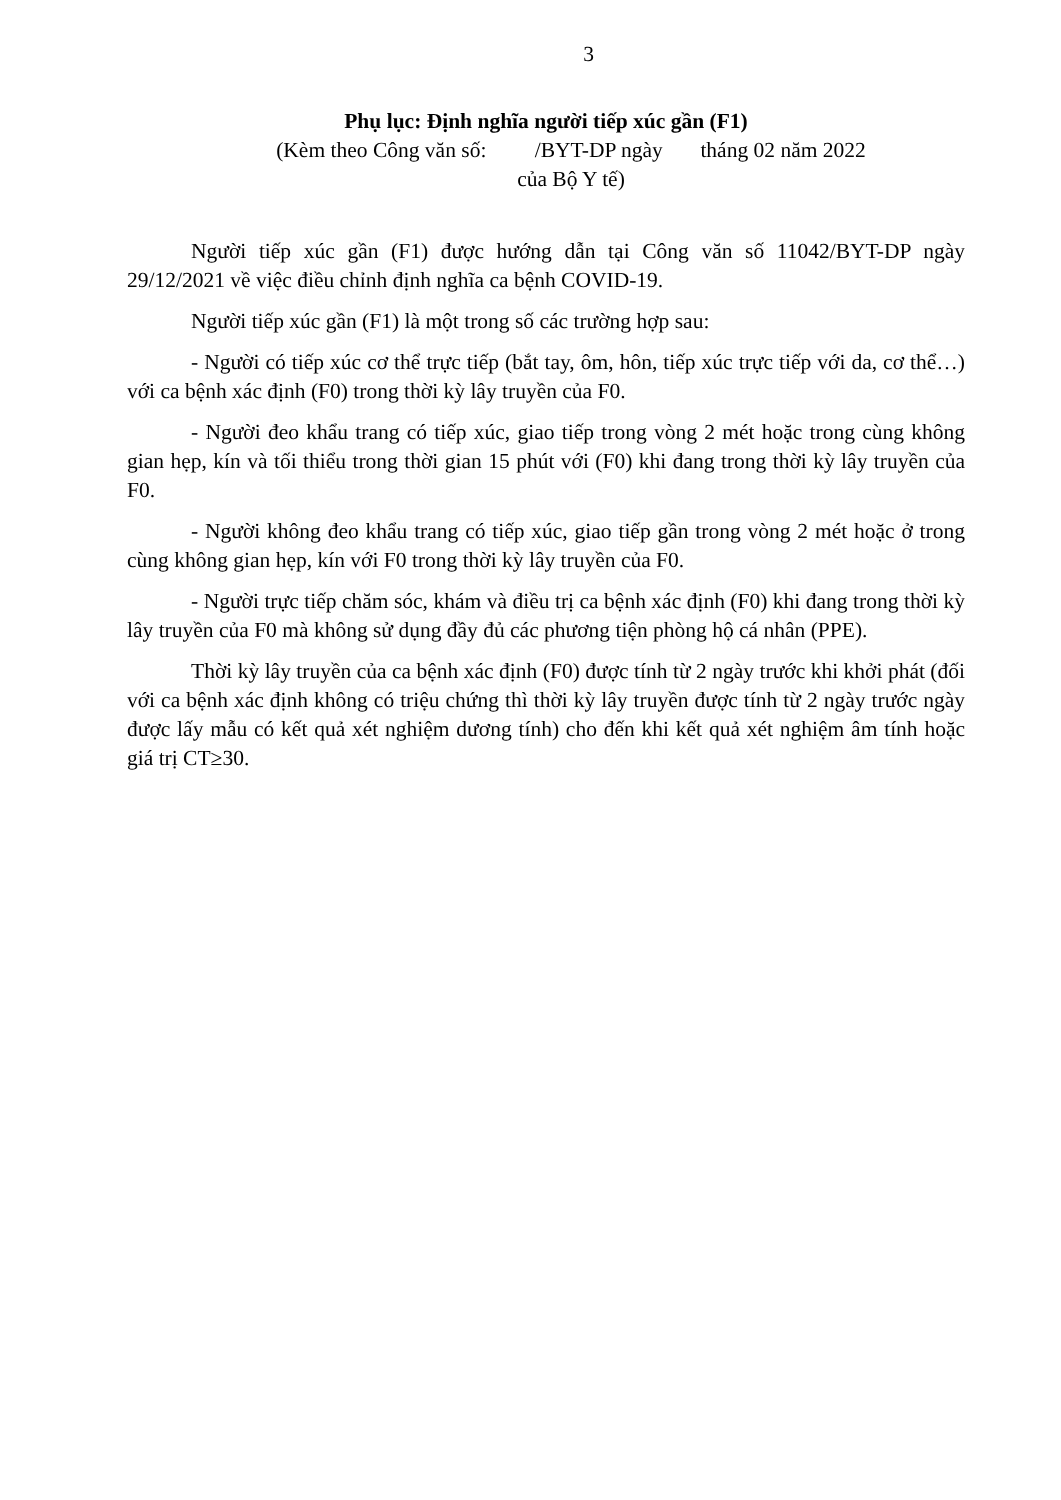3
Phụ lục: Định nghĩa người tiếp xúc gần (F1)
(Kèm theo Công văn số: /BYT-DP ngày tháng 02 năm 2022
của Bộ Y tế)
Người tiếp xúc gần (F1) được hướng dẫn tại Công văn số 11042/BYT-DP ngày 29/12/2021 về việc điều chỉnh định nghĩa ca bệnh COVID-19.
Người tiếp xúc gần (F1) là một trong số các trường hợp sau:
- Người có tiếp xúc cơ thể trực tiếp (bắt tay, ôm, hôn, tiếp xúc trực tiếp với da, cơ thể…) với ca bệnh xác định (F0) trong thời kỳ lây truyền của F0.
- Người đeo khẩu trang có tiếp xúc, giao tiếp trong vòng 2 mét hoặc trong cùng không gian hẹp, kín và tối thiểu trong thời gian 15 phút với (F0) khi đang trong thời kỳ lây truyền của F0.
- Người không đeo khẩu trang có tiếp xúc, giao tiếp gần trong vòng 2 mét hoặc ở trong cùng không gian hẹp, kín với F0 trong thời kỳ lây truyền của F0.
- Người trực tiếp chăm sóc, khám và điều trị ca bệnh xác định (F0) khi đang trong thời kỳ lây truyền của F0 mà không sử dụng đầy đủ các phương tiện phòng hộ cá nhân (PPE).
Thời kỳ lây truyền của ca bệnh xác định (F0) được tính từ 2 ngày trước khi khởi phát (đối với ca bệnh xác định không có triệu chứng thì thời kỳ lây truyền được tính từ 2 ngày trước ngày được lấy mẫu có kết quả xét nghiệm dương tính) cho đến khi kết quả xét nghiệm âm tính hoặc giá trị CT≥30.